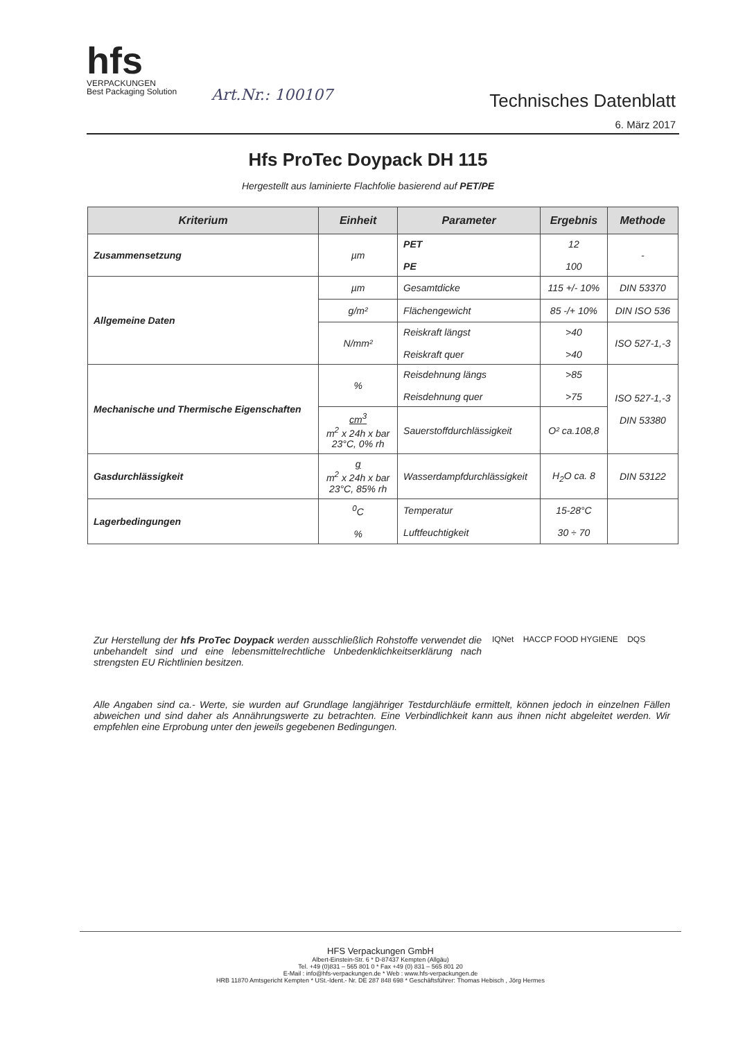hfs
VERPACKUNGEN
Best Packaging Solution
Art.Nr.: 100107
Technisches Datenblatt
6. März 2017
Hfs ProTec Doypack DH 115
Hergestellt aus laminierte Flachfolie basierend auf PET/PE
| Kriterium | Einheit | Parameter | Ergebnis | Methode |
| --- | --- | --- | --- | --- |
| Zusammensetzung | µm | PET PE | 12 100 | - |
| Allgemeine Daten | µm | Gesamtdicke | 115 +/- 10% | DIN 53370 |
| | g/m² | Flächengewicht | 85 -/+ 10% | DIN ISO 536 |
| | N/mm² | Reiskraft längst Reiskraft quer | >40 >40 | ISO 527-1,-3 |
| Mechanische und Thermische Eigenschaften | % | Reisdehnung längs Reisdehnung quer | >85 >75 | ISO 527-1,-3 DIN 53380 |
| | cm<sup>3</sup> m<sup>2</sup> x 24h x bar 23°C, 0% rh | Sauerstoffdurchlässigkeit | O² ca.108,8 | |
| Gasdurchlässigkeit | g m<sup>2</sup> x 24h x bar 23°C, 85% rh | Wasserdampfdurchlässigkeit | H<sub>2</sub>O ca. 8 | DIN 53122 |
| Lagerbedingungen | <sup>0</sup> C % | Temperatur Luftfeuchtigkeit | 15-28°C 30 ÷ 70 | |
Zur Herstellung der hfs ProTec Doypack werden ausschließlich Rohstoffe verwendet die unbehandelt sind und eine lebensmittelrechtliche Unbedenklichkeitserklärung nach strengsten EU Richtlinien besitzen.
IQNet HACCP FOOD HYGIENE DQS
Alle Angaben sind ca.- Werte, sie wurden auf Grundlage langjähriger Testdurchläufe ermittelt, können jedoch in einzelnen Fällen abweichen und sind daher als Annährungswerte zu betrachten. Eine Verbindlichkeit kann aus ihnen nicht abgeleitet werden. Wir empfehlen eine Erprobung unter den jeweils gegebenen Bedingungen.
HFS Verpackungen GmbH
Albert-Einstein-Str. 6 * D-87437 Kempten (Allgäu)
Tel. +49 (0)831 – 565 801 0 * Fax +49 (0) 831 – 565 801 20
E-Mail : info@hfs-verpackungen.de * Web : www.hfs-verpackungen.de
HRB 11870 Amtsgericht Kempten * USt.-Ident.- Nr. DE 287 848 698 * Geschäftsführer: Thomas Hebisch , Jörg Hermes